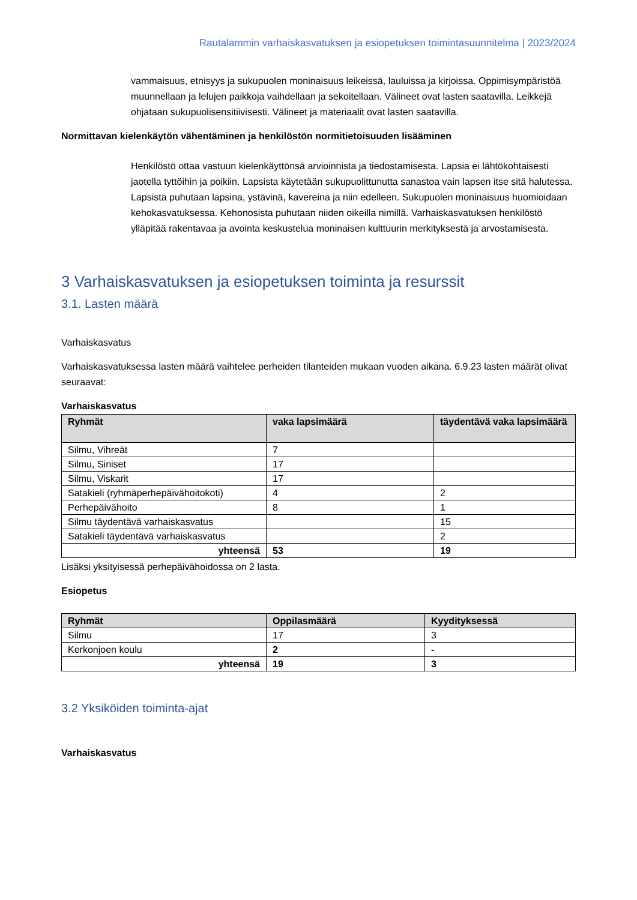Rautalammin varhaiskasvatuksen ja esiopetuksen toimintasuunnitelma | 2023/2024
vammaisuus, etnisyys ja sukupuolen moninaisuus leikeissä, lauluissa ja kirjoissa. Oppimisympäristöä muunnellaan ja lelujen paikkoja vaihdellaan ja sekoitellaan. Välineet ovat lasten saatavilla. Leikkejä ohjataan sukupuolisensitiivisesti. Välineet ja materiaalit ovat lasten saatavilla.
Normittavan kielenkäytön vähentäminen ja henkilöstön normitietoisuuden lisääminen
Henkilöstö ottaa vastuun kielenkäyttönsä arvioinnista ja tiedostamisesta. Lapsia ei lähtökohtaisesti jaotella tyttöihin ja poikiin. Lapsista käytetään sukupuolittunutta sanastoa vain lapsen itse sitä halutessa. Lapsista puhutaan lapsina, ystävinä, kavereina ja niin edelleen. Sukupuolen moninaisuus huomioidaan kehokasvatuksessa. Kehonosista puhutaan niiden oikeilla nimillä. Varhaiskasvatuksen henkilöstö ylläpitää rakentavaa ja avointa keskustelua moninaisen kulttuurin merkityksestä ja arvostamisesta.
3 Varhaiskasvatuksen ja esiopetuksen toiminta ja resurssit
3.1. Lasten määrä
Varhaiskasvatus
Varhaiskasvatuksessa lasten määrä vaihtelee perheiden tilanteiden mukaan vuoden aikana. 6.9.23 lasten määrät olivat seuraavat:
Varhaiskasvatus
| Ryhmät | vaka lapsimäärä | täydentävä vaka lapsimäärä |
| --- | --- | --- |
| Silmu, Vihreät | 7 | |
| Silmu, Siniset | 17 | |
| Silmu, Viskarit | 17 | |
| Satakieli (ryhmäperhepäivähoitokoti) | 4 | 2 |
| Perhepäivähoito | 8 | 1 |
| Silmu täydentävä varhaiskasvatus | | 15 |
| Satakieli täydentävä varhaiskasvatus | | 2 |
| yhteensä | 53 | 19 |
Lisäksi yksityisessä perhepäivähoidossa on 2 lasta.
Esiopetus
| Ryhmät | Oppilasmäärä | Kyydityksessä |
| --- | --- | --- |
| Silmu | 17 | 3 |
| Kerkonjoen koulu | 2 | - |
| yhteensä | 19 | 3 |
3.2 Yksiköiden toiminta-ajat
Varhaiskasvatus